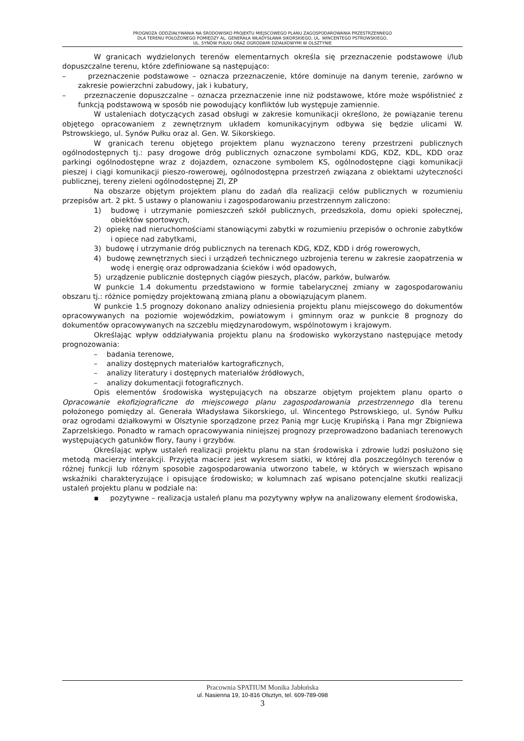PROGNOZA ODDZIAŁYWANIA NA ŚRODOWISKO PROJEKTU MIEJSCOWEGO PLANU ZAGOSPODAROWANIA PRZESTRZENNEGO
DLA TERENU POŁOŻONEGO POMIĘDZY AL. GENERAŁA WŁADYSŁAWA SIKORSKIEGO, UL. WINCENTEGO PSTROWSKIEGO,
UL. SYNÓW PUŁKU ORAZ OGRODAMI DZIAŁKOWYMI W OLSZTYNIE
W granicach wydzielonych terenów elementarnych określa się przeznaczenie podstawowe i/lub dopuszczalne terenu, które zdefiniowane są następująco:
– przeznaczenie podstawowe – oznacza przeznaczenie, które dominuje na danym terenie, zarówno w zakresie powierzchni zabudowy, jak i kubatury,
– przeznaczenie dopuszczalne – oznacza przeznaczenie inne niż podstawowe, które może współistnieć z funkcją podstawową w sposób nie powodujący konfliktów lub występuje zamiennie.
W ustaleniach dotyczących zasad obsługi w zakresie komunikacji określono, że powiązanie terenu objętego opracowaniem z zewnętrznym układem komunikacyjnym odbywa się będzie ulicami W. Pstrowskiego, ul. Synów Pułku oraz al. Gen. W. Sikorskiego.
W granicach terenu objętego projektem planu wyznaczono tereny przestrzeni publicznych ogólnodostępnych tj.: pasy drogowe dróg publicznych oznaczone symbolami KDG, KDZ, KDL, KDD oraz parkingi ogólnodostępne wraz z dojazdem, oznaczone symbolem KS, ogólnodostępne ciągi komunikacji pieszej i ciągi komunikacji pieszo-rowerowej, ogólnodostępna przestrzeń związana z obiektami użyteczności publicznej, tereny zieleni ogólnodostępnej ZI, ZP
Na obszarze objętym projektem planu do zadań dla realizacji celów publicznych w rozumieniu przepisów art. 2 pkt. 5 ustawy o planowaniu i zagospodarowaniu przestrzennym zaliczono:
1) budowę i utrzymanie pomieszczeń szkół publicznych, przedszkola, domu opieki społecznej, obiektów sportowych,
2) opiekę nad nieruchomościami stanowiącymi zabytki w rozumieniu przepisów o ochronie zabytków i opiece nad zabytkami,
3) budowę i utrzymanie dróg publicznych na terenach KDG, KDZ, KDD i dróg rowerowych,
4) budowę zewnętrznych sieci i urządzeń technicznego uzbrojenia terenu w zakresie zaopatrzenia w wodę i energię oraz odprowadzania ścieków i wód opadowych,
5) urządzenie publicznie dostępnych ciągów pieszych, placów, parków, bulwarów.
W punkcie 1.4 dokumentu przedstawiono w formie tabelarycznej zmiany w zagospodarowaniu obszaru tj.: różnice pomiędzy projektowaną zmianą planu a obowiązującym planem.
W punkcie 1.5 prognozy dokonano analizy odniesienia projektu planu miejscowego do dokumentów opracowywanych na poziomie wojewódzkim, powiatowym i gminnym oraz w punkcie 8 prognozy do dokumentów opracowywanych na szczeblu międzynarodowym, wspólnotowym i krajowym.
Określając wpływ oddziaływania projektu planu na środowisko wykorzystano następujące metody prognozowania:
– badania terenowe,
– analizy dostępnych materiałów kartograficznych,
– analizy literatury i dostępnych materiałów źródłowych,
– analizy dokumentacji fotograficznych.
Opis elementów środowiska występujących na obszarze objętym projektem planu oparto o Opracowanie ekofizjograficzne do miejscowego planu zagospodarowania przestrzennego dla terenu położonego pomiędzy al. Generała Władysława Sikorskiego, ul. Wincentego Pstrowskiego, ul. Synów Pułku oraz ogrodami działkowymi w Olsztynie sporządzone przez Panią mgr Łucję Krupińską i Pana mgr Zbigniewa Zaprzelskiego. Ponadto w ramach opracowywania niniejszej prognozy przeprowadzono badaniach terenowych występujących gatunków flory, fauny i grzybów.
Określając wpływ ustaleń realizacji projektu planu na stan środowiska i zdrowie ludzi posłużono się metodą macierzy interakcji. Przyjęta macierz jest wykresem siatki, w której dla poszczególnych terenów o różnej funkcji lub różnym sposobie zagospodarowania utworzono tabele, w których w wierszach wpisano wskaźniki charakteryzujące i opisujące środowisko; w kolumnach zaś wpisano potencjalne skutki realizacji ustaleń projektu planu w podziale na:
▪ pozytywne – realizacja ustaleń planu ma pozytywny wpływ na analizowany element środowiska,
Pracownia SPATIUM Monika Jabłońska
ul. Nasienna 19, 10-816 Olsztyn, tel. 609-789-098
3